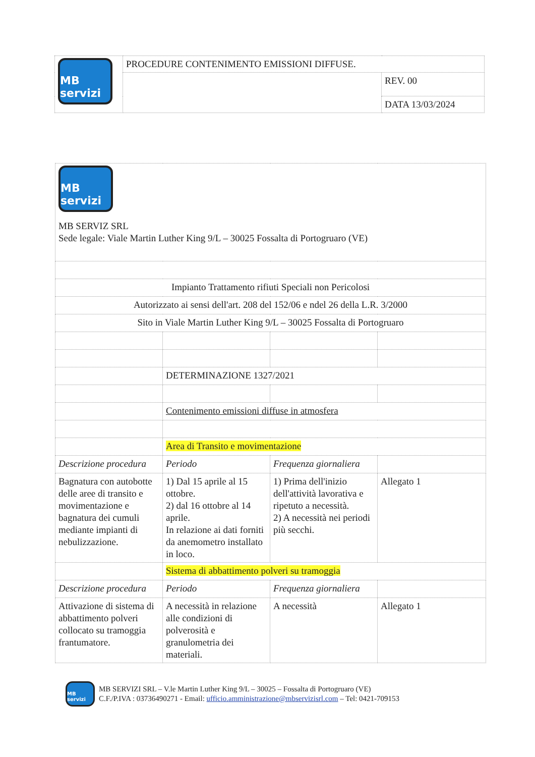| MB servizi | PROCEDURE CONTENIMENTO EMISSIONI DIFFUSE. | |
| | | REV. 00 |
| | | DATA 13/03/2024 |
| MB servizi MB SERVIZ SRL Sede legale: Viale Martin Luther King 9/L – 30025 Fossalta di Portogruaro (VE) | | | |
| Impianto Trattamento rifiuti Speciali non Pericolosi | | | |
| Autorizzato ai sensi dell'art. 208 del 152/06 e ndel 26 della L.R. 3/2000 | | | |
| Sito in Viale Martin Luther King 9/L – 30025 Fossalta di Portogruaro | | | |
| | DETERMINAZIONE 1327/2021 | | |
| | Contenimento emissioni diffuse in atmosfera | | |
| | Area di Transito e movimentazione | | |
| Descrizione procedura | Periodo | Frequenza giornaliera | |
| Bagnatura con autobotte delle aree di transito e movimentazione e bagnatura dei cumuli mediante impianti di nebulizzazione. | 1) Dal 15 aprile al 15 ottobre. 2) dal 16 ottobre al 14 aprile. In relazione ai dati forniti da anemometro installato in loco. | 1) Prima dell'inizio dell'attività lavorativa e ripetuto a necessità. 2) A necessità nei periodi più secchi. | Allegato 1 |
| | Sistema di abbattimento polveri su tramoggia | | |
| Descrizione procedura | Periodo | Frequenza giornaliera | |
| Attivazione di sistema di abbattimento polveri collocato su tramoggia frantumatore. | A necessità in relazione alle condizioni di polverosità e granulometria dei materiali. | A necessità | Allegato 1 |
MB servizi
MB SERVIZI SRL – V.le Martin Luther King 9/L – 30025 – Fossalta di Portogruaro (VE)
C.F./P.IVA : 03736490271 - Email: ufficio.amministrazione@mbservizisrl.com – Tel: 0421-709153